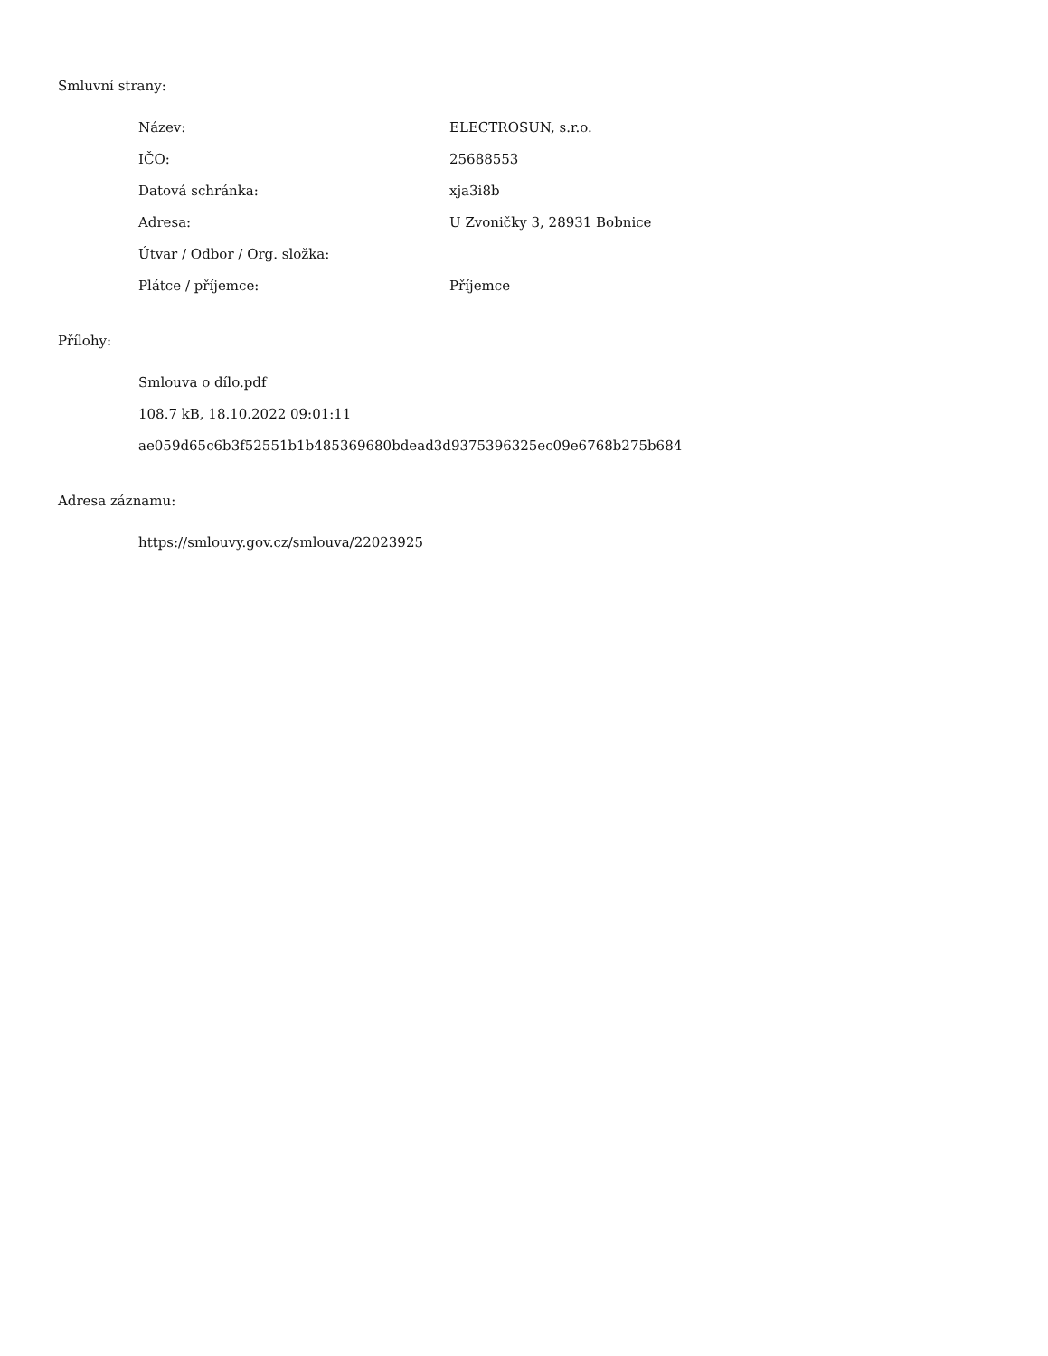Smluvní strany:
| Název: | ELECTROSUN, s.r.o. |
| IČO: | 25688553 |
| Datová schránka: | xja3i8b |
| Adresa: | U Zvoničky 3, 28931 Bobnice |
| Útvar / Odbor / Org. složka: | |
| Plátce / příjemce: | Příjemce |
Přílohy:
Smlouva o dílo.pdf
108.7 kB, 18.10.2022 09:01:11
ae059d65c6b3f52551b1b485369680bdead3d9375396325ec09e6768b275b684
Adresa záznamu:
https://smlouvy.gov.cz/smlouva/22023925